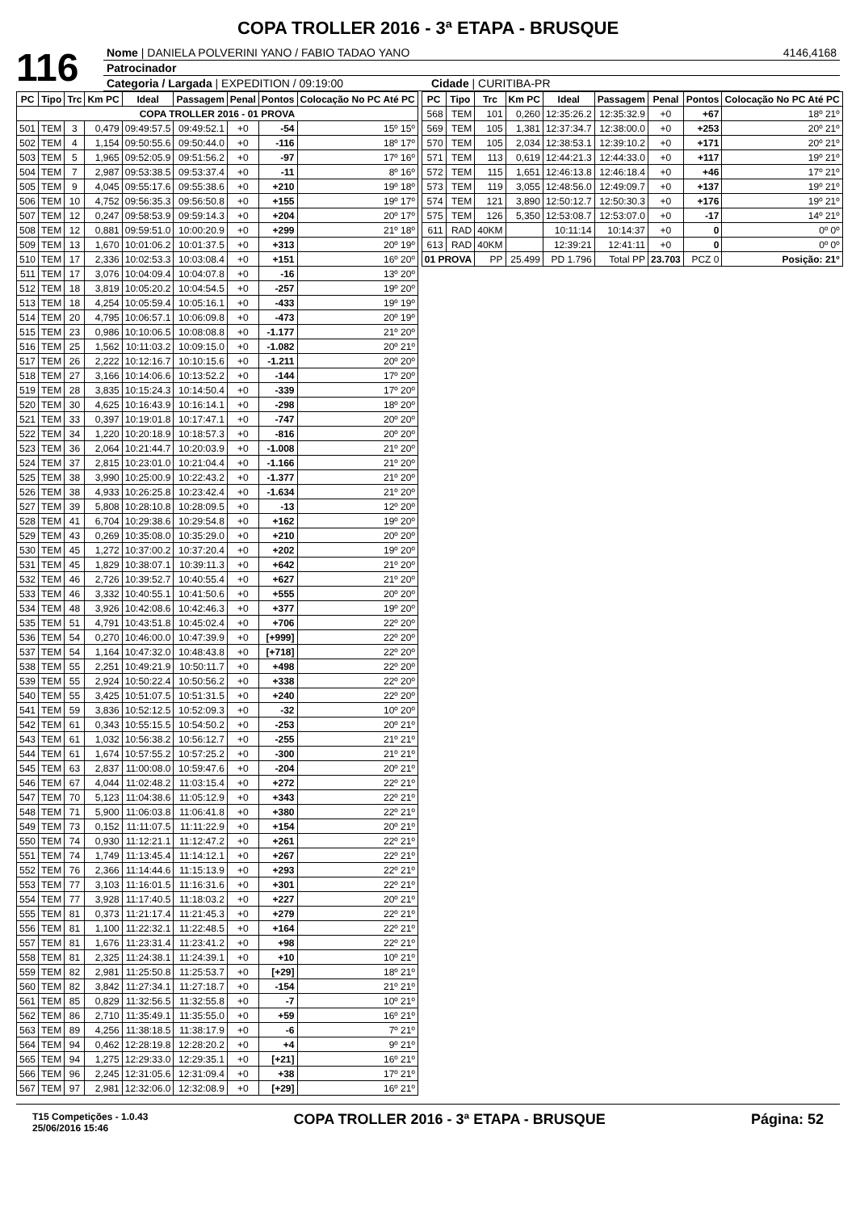COPA TROLLER 2016 - 3ª ETAPA - BRUSQUE
116
Nome | DANIELA POLVERINI YANO / FABIO TADAO YANO 4146,4168
Patrocinador
Categoria / Largada | EXPEDITION / 09:19:00 Cidade | CURITIBA-PR
| PC | Tipo | Trc | Km PC | Ideal | Passagem | Penal | Pontos | Colocação No PC Até PC |
| --- | --- | --- | --- | --- | --- | --- | --- | --- |
| COPA TROLLER 2016 - 01 PROVA | | | | | | | | |
| 501 | TEM | 3 | 0,479 | 09:49:57.5 | 09:49:52.1 | +0 | -54 | 15º 15º |
| 502 | TEM | 4 | 1,154 | 09:50:55.6 | 09:50:44.0 | +0 | -116 | 18º 17º |
| 503 | TEM | 5 | 1,965 | 09:52:05.9 | 09:51:56.2 | +0 | -97 | 17º 16º |
| 504 | TEM | 7 | 2,987 | 09:53:38.5 | 09:53:37.4 | +0 | -11 | 8º 16º |
| 505 | TEM | 9 | 4,045 | 09:55:17.6 | 09:55:38.6 | +0 | +210 | 19º 18º |
| 506 | TEM | 10 | 4,752 | 09:56:35.3 | 09:56:50.8 | +0 | +155 | 19º 17º |
| 507 | TEM | 12 | 0,247 | 09:58:53.9 | 09:59:14.3 | +0 | +204 | 20º 17º |
| 508 | TEM | 12 | 0,881 | 09:59:51.0 | 10:00:20.9 | +0 | +299 | 21º 18º |
| 509 | TEM | 13 | 1,670 | 10:01:06.2 | 10:01:37.5 | +0 | +313 | 20º 19º |
| 510 | TEM | 17 | 2,336 | 10:02:53.3 | 10:03:08.4 | +0 | +151 | 16º 20º |
| 511 | TEM | 17 | 3,076 | 10:04:09.4 | 10:04:07.8 | +0 | -16 | 13º 20º |
| 512 | TEM | 18 | 3,819 | 10:05:20.2 | 10:04:54.5 | +0 | -257 | 19º 20º |
| 513 | TEM | 18 | 4,254 | 10:05:59.4 | 10:05:16.1 | +0 | -433 | 19º 19º |
| 514 | TEM | 20 | 4,795 | 10:06:57.1 | 10:06:09.8 | +0 | -473 | 20º 19º |
| 515 | TEM | 23 | 0,986 | 10:10:06.5 | 10:08:08.8 | +0 | -1.177 | 21º 20º |
| 516 | TEM | 25 | 1,562 | 10:11:03.2 | 10:09:15.0 | +0 | -1.082 | 20º 21º |
| 517 | TEM | 26 | 2,222 | 10:12:16.7 | 10:10:15.6 | +0 | -1.211 | 20º 20º |
| 518 | TEM | 27 | 3,166 | 10:14:06.6 | 10:13:52.2 | +0 | -144 | 17º 20º |
| 519 | TEM | 28 | 3,835 | 10:15:24.3 | 10:14:50.4 | +0 | -339 | 17º 20º |
| 520 | TEM | 30 | 4,625 | 10:16:43.9 | 10:16:14.1 | +0 | -298 | 18º 20º |
| 521 | TEM | 33 | 0,397 | 10:19:01.8 | 10:17:47.1 | +0 | -747 | 20º 20º |
| 522 | TEM | 34 | 1,220 | 10:20:18.9 | 10:18:57.3 | +0 | -816 | 20º 20º |
| 523 | TEM | 36 | 2,064 | 10:21:44.7 | 10:20:03.9 | +0 | -1.008 | 21º 20º |
| 524 | TEM | 37 | 2,815 | 10:23:01.0 | 10:21:04.4 | +0 | -1.166 | 21º 20º |
| 525 | TEM | 38 | 3,990 | 10:25:00.9 | 10:22:43.2 | +0 | -1.377 | 21º 20º |
| 526 | TEM | 38 | 4,933 | 10:26:25.8 | 10:23:42.4 | +0 | -1.634 | 21º 20º |
| 527 | TEM | 39 | 5,808 | 10:28:10.8 | 10:28:09.5 | +0 | -13 | 12º 20º |
| 528 | TEM | 41 | 6,704 | 10:29:38.6 | 10:29:54.8 | +0 | +162 | 19º 20º |
| 529 | TEM | 43 | 0,269 | 10:35:08.0 | 10:35:29.0 | +0 | +210 | 20º 20º |
| 530 | TEM | 45 | 1,272 | 10:37:00.2 | 10:37:20.4 | +0 | +202 | 19º 20º |
| 531 | TEM | 45 | 1,829 | 10:38:07.1 | 10:39:11.3 | +0 | +642 | 21º 20º |
| 532 | TEM | 46 | 2,726 | 10:39:52.7 | 10:40:55.4 | +0 | +627 | 21º 20º |
| 533 | TEM | 46 | 3,332 | 10:40:55.1 | 10:41:50.6 | +0 | +555 | 20º 20º |
| 534 | TEM | 48 | 3,926 | 10:42:08.6 | 10:42:46.3 | +0 | +377 | 19º 20º |
| 535 | TEM | 51 | 4,791 | 10:43:51.8 | 10:45:02.4 | +0 | +706 | 22º 20º |
| 536 | TEM | 54 | 0,270 | 10:46:00.0 | 10:47:39.9 | +0 | [+999] | 22º 20º |
| 537 | TEM | 54 | 1,164 | 10:47:32.0 | 10:48:43.8 | +0 | [+718] | 22º 20º |
| 538 | TEM | 55 | 2,251 | 10:49:21.9 | 10:50:11.7 | +0 | +498 | 22º 20º |
| 539 | TEM | 55 | 2,924 | 10:50:22.4 | 10:50:56.2 | +0 | +338 | 22º 20º |
| 540 | TEM | 55 | 3,425 | 10:51:07.5 | 10:51:31.5 | +0 | +240 | 22º 20º |
| 541 | TEM | 59 | 3,836 | 10:52:12.5 | 10:52:09.3 | +0 | -32 | 10º 20º |
| 542 | TEM | 61 | 0,343 | 10:55:15.5 | 10:54:50.2 | +0 | -253 | 20º 21º |
| 543 | TEM | 61 | 1,032 | 10:56:38.2 | 10:56:12.7 | +0 | -255 | 21º 21º |
| 544 | TEM | 61 | 1,674 | 10:57:55.2 | 10:57:25.2 | +0 | -300 | 21º 21º |
| 545 | TEM | 63 | 2,837 | 11:00:08.0 | 10:59:47.6 | +0 | -204 | 20º 21º |
| 546 | TEM | 67 | 4,044 | 11:02:48.2 | 11:03:15.4 | +0 | +272 | 22º 21º |
| 547 | TEM | 70 | 5,123 | 11:04:38.6 | 11:05:12.9 | +0 | +343 | 22º 21º |
| 548 | TEM | 71 | 5,900 | 11:06:03.8 | 11:06:41.8 | +0 | +380 | 22º 21º |
| 549 | TEM | 73 | 0,152 | 11:11:07.5 | 11:11:22.9 | +0 | +154 | 20º 21º |
| 550 | TEM | 74 | 0,930 | 11:12:21.1 | 11:12:47.2 | +0 | +261 | 22º 21º |
| 551 | TEM | 74 | 1,749 | 11:13:45.4 | 11:14:12.1 | +0 | +267 | 22º 21º |
| 552 | TEM | 76 | 2,366 | 11:14:44.6 | 11:15:13.9 | +0 | +293 | 22º 21º |
| 553 | TEM | 77 | 3,103 | 11:16:01.5 | 11:16:31.6 | +0 | +301 | 22º 21º |
| 554 | TEM | 77 | 3,928 | 11:17:40.5 | 11:18:03.2 | +0 | +227 | 20º 21º |
| 555 | TEM | 81 | 0,373 | 11:21:17.4 | 11:21:45.3 | +0 | +279 | 22º 21º |
| 556 | TEM | 81 | 1,100 | 11:22:32.1 | 11:22:48.5 | +0 | +164 | 22º 21º |
| 557 | TEM | 81 | 1,676 | 11:23:31.4 | 11:23:41.2 | +0 | +98 | 22º 21º |
| 558 | TEM | 81 | 2,325 | 11:24:38.1 | 11:24:39.1 | +0 | +10 | 10º 21º |
| 559 | TEM | 82 | 2,981 | 11:25:50.8 | 11:25:53.7 | +0 | [+29] | 18º 21º |
| 560 | TEM | 82 | 3,842 | 11:27:34.1 | 11:27:18.7 | +0 | -154 | 21º 21º |
| 561 | TEM | 85 | 0,829 | 11:32:56.5 | 11:32:55.8 | +0 | -7 | 10º 21º |
| 562 | TEM | 86 | 2,710 | 11:35:49.1 | 11:35:55.0 | +0 | +59 | 16º 21º |
| 563 | TEM | 89 | 4,256 | 11:38:18.5 | 11:38:17.9 | +0 | -6 | 7º 21º |
| 564 | TEM | 94 | 0,462 | 12:28:19.8 | 12:28:20.2 | +0 | +4 | 9º 21º |
| 565 | TEM | 94 | 1,275 | 12:29:33.0 | 12:29:35.1 | +0 | [+21] | 16º 21º |
| 566 | TEM | 96 | 2,245 | 12:31:05.6 | 12:31:09.4 | +0 | +38 | 17º 21º |
| 567 | TEM | 97 | 2,981 | 12:32:06.0 | 12:32:08.9 | +0 | [+29] | 16º 21º |
| PC | Tipo | Trc | Km PC | Ideal | Passagem | Penal | Pontos | Colocação No PC Até PC |
| --- | --- | --- | --- | --- | --- | --- | --- | --- |
| 568 | TEM | 101 | 0,260 | 12:35:26.2 | 12:35:32.9 | +0 | +67 | 18º 21º |
| 569 | TEM | 105 | 1,381 | 12:37:34.7 | 12:38:00.0 | +0 | +253 | 20º 21º |
| 570 | TEM | 105 | 2,034 | 12:38:53.1 | 12:39:10.2 | +0 | +171 | 20º 21º |
| 571 | TEM | 113 | 0,619 | 12:44:21.3 | 12:44:33.0 | +0 | +117 | 19º 21º |
| 572 | TEM | 115 | 1,651 | 12:46:13.8 | 12:46:18.4 | +0 | +46 | 17º 21º |
| 573 | TEM | 119 | 3,055 | 12:48:56.0 | 12:49:09.7 | +0 | +137 | 19º 21º |
| 574 | TEM | 121 | 3,890 | 12:50:12.7 | 12:50:30.3 | +0 | +176 | 19º 21º |
| 575 | TEM | 126 | 5,350 | 12:53:08.7 | 12:53:07.0 | +0 | -17 | 14º 21º |
| 611 | RAD | 40KM | | 10:11:14 | 10:14:37 | +0 | 0 | 0º 0º |
| 613 | RAD | 40KM | | 12:39:21 | 12:41:11 | +0 | 0 | 0º 0º |
| 01 PROVA | | PP | 25.499 | PD 1.796 | Total PP | 23.703 | PCZ 0 | Posição: 21º |
T15 Competições - 1.0.43
25/06/2016 15:46 COPA TROLLER 2016 - 3ª ETAPA - BRUSQUE Página: 52